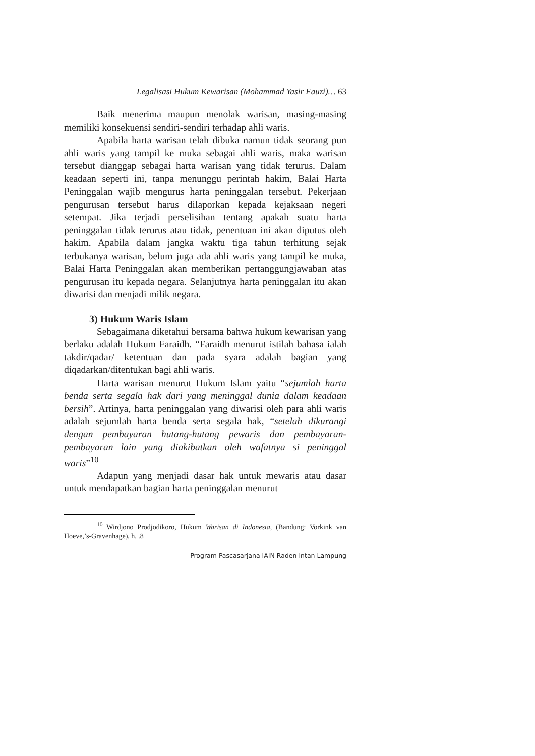Legalisasi Hukum Kewarisan (Mohammad Yasir Fauzi)… 63
Baik menerima maupun menolak warisan, masing-masing memiliki konsekuensi sendiri-sendiri terhadap ahli waris.
Apabila harta warisan telah dibuka namun tidak seorang pun ahli waris yang tampil ke muka sebagai ahli waris, maka warisan tersebut dianggap sebagai harta warisan yang tidak terurus. Dalam keadaan seperti ini, tanpa menunggu perintah hakim, Balai Harta Peninggalan wajib mengurus harta peninggalan tersebut. Pekerjaan pengurusan tersebut harus dilaporkan kepada kejaksaan negeri setempat. Jika terjadi perselisihan tentang apakah suatu harta peninggalan tidak terurus atau tidak, penentuan ini akan diputus oleh hakim. Apabila dalam jangka waktu tiga tahun terhitung sejak terbukanya warisan, belum juga ada ahli waris yang tampil ke muka, Balai Harta Peninggalan akan memberikan pertanggungjawaban atas pengurusan itu kepada negara. Selanjutnya harta peninggalan itu akan diwarisi dan menjadi milik negara.
3) Hukum Waris Islam
Sebagaimana diketahui bersama bahwa hukum kewarisan yang berlaku adalah Hukum Faraidh. “Faraidh menurut istilah bahasa ialah takdir/qadar/ ketentuan dan pada syara adalah bagian yang diqadarkan/ditentukan bagi ahli waris.
Harta warisan menurut Hukum Islam yaitu “sejumlah harta benda serta segala hak dari yang meninggal dunia dalam keadaan bersih”. Artinya, harta peninggalan yang diwarisi oleh para ahli waris adalah sejumlah harta benda serta segala hak, “setelah dikurangi dengan pembayaran hutang-hutang pewaris dan pembayaran-pembayaran lain yang diakibatkan oleh wafatnya si peninggal waris”<sup>10</sup>
Adapun yang menjadi dasar hak untuk mewaris atau dasar untuk mendapatkan bagian harta peninggalan menurut
<sup>10</sup> Wirdjono Prodjodikoro, Hukum Warisan di Indonesia, (Bandung: Vorkink van Hoeve,’s-Gravenhage), h. .8
Program Pascasarjana IAIN Raden Intan Lampung